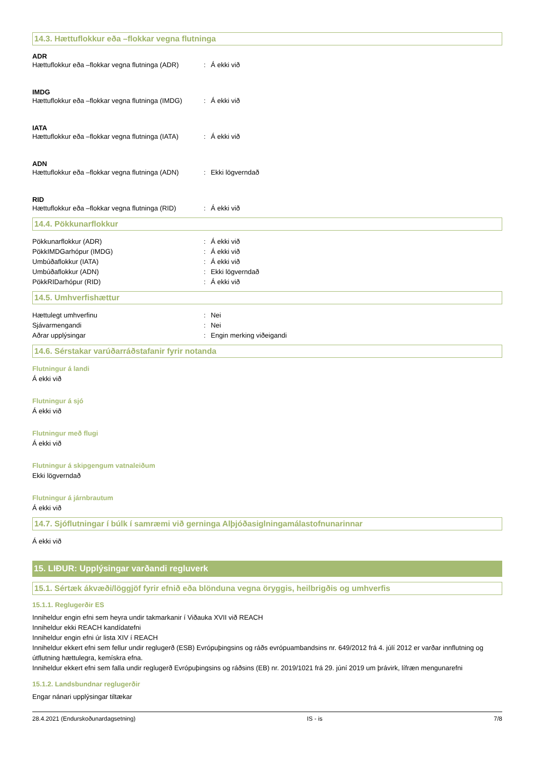14.3. Hættuflokkur eða –flokkar vegna flutninga
ADR
Hættuflokkur eða –flokkar vegna flutninga (ADR): Á ekki við
IMDG
Hættuflokkur eða –flokkar vegna flutninga (IMDG): Á ekki við
IATA
Hættuflokkur eða –flokkar vegna flutninga (IATA): Á ekki við
ADN
Hættuflokkur eða –flokkar vegna flutninga (ADN): Ekki lögverndað
RID
Hættuflokkur eða –flokkar vegna flutninga (RID): Á ekki við
14.4. Pökkunarflokkur
Pökkunarflokkur (ADR): Á ekki við
PökkIMDGarhópur (IMDG): Á ekki við
Umbúðaflokkur (IATA): Á ekki við
Umbúðaflokkur (ADN): Ekki lögverndað
PökkRIDarhópur (RID): Á ekki við
14.5. Umhverfishættur
Hættulegt umhverfinu: Nei
Sjávarmengandi: Nei
Aðrar upplýsingar: Engin merking viðeigandi
14.6. Sérstakar varúðarráðstafanir fyrir notanda
Flutningur á landi
Á ekki við
Flutningur á sjó
Á ekki við
Flutningur með flugi
Á ekki við
Flutningur á skipgengum vatnaleiðum
Ekki lögverndað
Flutningur á járnbrautum
Á ekki við
14.7. Sjóflutningar í búlk í samræmi við gerninga Alþjóðasiglningamálastofnunarinnar
Á ekki við
15. LIÐUR: Upplýsingar varðandi regluverk
15.1. Sértæk ákvæði/löggjöf fyrir efnið eða blönduna vegna öryggis, heilbrigðis og umhverfis
15.1.1. Reglugerðir ES
Inniheldur engin efni sem heyra undir takmarkanir í Viðauka XVII við REACH
Inniheldur ekki REACH kandídatefni
Inniheldur engin efni úr lista XIV í REACH
Inniheldur ekkert efni sem fellur undir reglugerð (ESB) Evrópuþingsins og ráðs evrópuambandsins nr. 649/2012 frá 4. júlí 2012 er varðar innflutning og útflutning hættulegra, kemískra efna.
Inniheldur ekkert efni sem falla undir reglugerð Evrópuþingsins og ráðsins (EB) nr. 2019/1021 frá 29. júní 2019 um þrávirk, lífræn mengunarefni
15.1.2. Landsbundnar reglugerðir
Engar nánari upplýsingar tiltækar
28.4.2021 (Endurskoðunardagsetning) IS - is 7/8